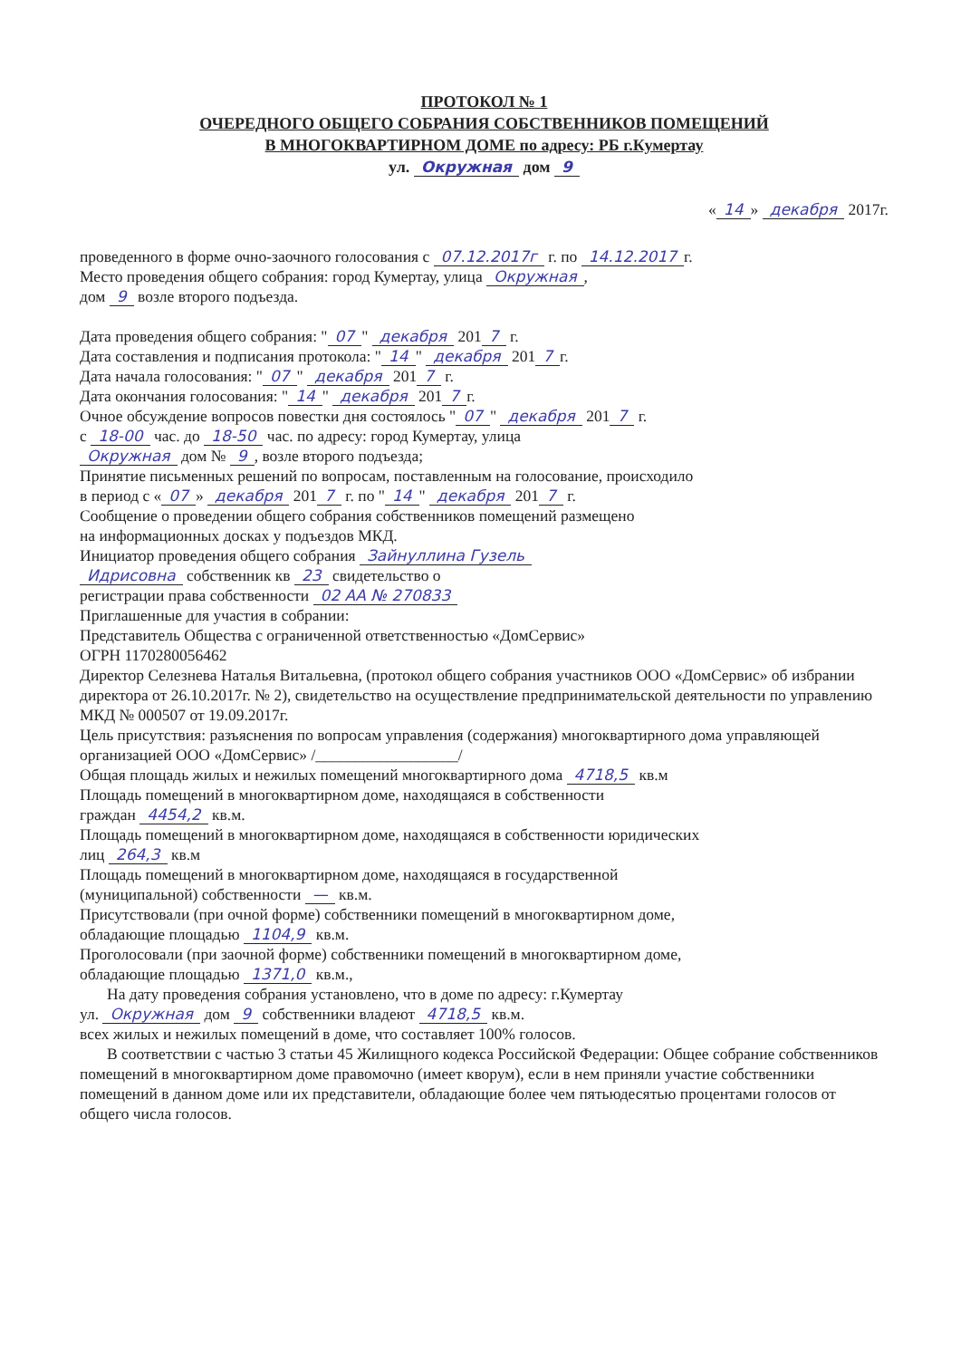ПРОТОКОЛ № 1
ОЧЕРЕДНОГО ОБЩЕГО СОБРАНИЯ СОБСТВЕННИКОВ ПОМЕЩЕНИЙ
В МНОГОКВАРТИРНОМ ДОМЕ по адресу: РБ г.Кумертау
ул. Окружная дом 9
« 14 » декабря 2017г.
проведенного в форме очно-заочного голосования с 07.12.2017г г. по 14.12.2017 г.
Место проведения общего собрания: город Кумертау, улица Окружная,
дом 9 возле второго подъезда.
Дата проведения общего собрания: " 07 " декабря 201 7 г.
Дата составления и подписания протокола: " 14 " декабря 201 7 г.
Дата начала голосования: " 07 " декабря 201 7 г.
Дата окончания голосования: " 14 " декабря 201 7 г.
Очное обсуждение вопросов повестки дня состоялось " 07 " декабря 201 7 г.
с 18-00 час. до 18-50 час. по адресу: город Кумертау, улица
Окружная дом № 9, возле второго подъезда;
Принятие письменных решений по вопросам, поставленным на голосование, происходило
в период с « 07 » декабря 201 7 г. по " 14 " декабря 201 7 г.
Сообщение о проведении общего собрания собственников помещений размещено
на информационных досках у подъездов МКД.
Инициатор проведения общего собрания Зайнуллина Гузель
Идрисовна собственник кв 23 свидетельство о
регистрации права собственности 02 АА № 270833
Приглашенные для участия в собрании:
Представитель Общества с ограниченной ответственностью «ДомСервис»
ОГРН 1170280056462
Директор Селезнева Наталья Витальевна, (протокол общего собрания участников ООО «ДомСервис» об избрании директора от 26.10.2017г. № 2), свидетельство на осуществление предпринимательской деятельности по управлению МКД № 000507 от 19.09.2017г.
Цель присутствия: разъяснения по вопросам управления (содержания) многоквартирного дома управляющей организацией ООО «ДомСервис» /__________________/
Общая площадь жилых и нежилых помещений многоквартирного дома 4718,5 кв.м
Площадь помещений в многоквартирном доме, находящаяся в собственности
граждан 4454,2 кв.м.
Площадь помещений в многоквартирном доме, находящаяся в собственности юридических
лиц 264,3 кв.м
Площадь помещений в многоквартирном доме, находящаяся в государственной
(муниципальной) собственности — кв.м.
Присутствовали (при очной форме) собственники помещений в многоквартирном доме,
обладающие площадью 1104,9 кв.м.
Проголосовали (при заочной форме) собственники помещений в многоквартирном доме,
обладающие площадью 1371,0 кв.м.,
На дату проведения собрания установлено, что в доме по адресу: г.Кумертау
ул. Окружная дом 9 собственники владеют 4718,5 кв.м.
всех жилых и нежилых помещений в доме, что составляет 100% голосов.
В соответствии с частью 3 статьи 45 Жилищного кодекса Российской Федерации: Общее собрание собственников помещений в многоквартирном доме правомочно (имеет кворум), если в нем приняли участие собственники помещений в данном доме или их представители, обладающие более чем пятьюдесятью процентами голосов от общего числа голосов.